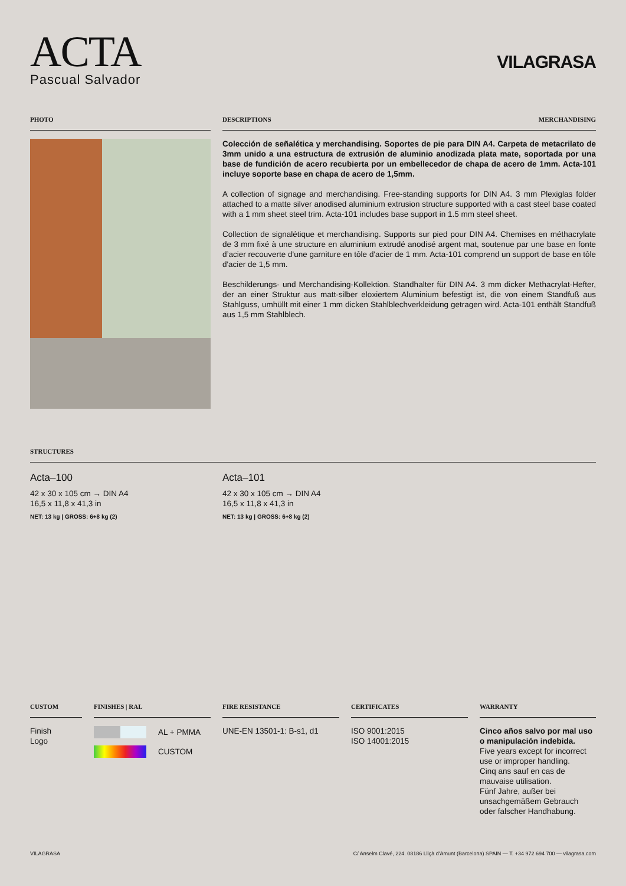ACTA
Pascual Salvador
VILAGRASA
PHOTO DESCRIPTIONS MERCHANDISING
Colección de señalética y merchandising. Soportes de pie para DIN A4. Carpeta de metacrilato de 3mm unido a una estructura de extrusión de aluminio anodizada plata mate, soportada por una base de fundición de acero recubierta por un embellecedor de chapa de acero de 1mm. Acta-101 incluye soporte base en chapa de acero de 1,5mm.
A collection of signage and merchandising. Free-standing supports for DIN A4. 3 mm Plexiglas folder attached to a matte silver anodised aluminium extrusion structure supported with a cast steel base coated with a 1 mm sheet steel trim. Acta-101 includes base support in 1.5 mm steel sheet.
Collection de signalétique et merchandising. Supports sur pied pour DIN A4. Chemises en méthacrylate de 3 mm fixé à une structure en aluminium extrudé anodisé argent mat, soutenue par une base en fonte d’acier recouverte d'une garniture en tôle d'acier de 1 mm. Acta-101 comprend un support de base en tôle d'acier de 1,5 mm.
Beschilderungs- und Merchandising-Kollektion. Standhalter für DIN A4. 3 mm dicker Methacrylat-Hefter, der an einer Struktur aus matt-silber eloxiertem Aluminium befestigt ist, die von einem Standfuß aus Stahlguss, umhüllt mit einer 1 mm dicken Stahlblechverkleidung getragen wird. Acta-101 enthält Standfuß aus 1,5 mm Stahlblech.
STRUCTURES
Acta–100
42 x 30 x 105 cm → DIN A4
16,5 x 11,8 x 41,3 in
NET: 13 kg | GROSS: 6+8 kg (2)
Acta–101
42 x 30 x 105 cm → DIN A4
16,5 x 11,8 x 41,3 in
NET: 13 kg | GROSS: 6+8 kg (2)
CUSTOM
Finish
Logo
FINISHES | RAL
AL + PMMA
CUSTOM
FIRE RESISTANCE
UNE-EN 13501-1: B-s1, d1
CERTIFICATES
ISO 9001:2015
ISO 14001:2015
WARRANTY
Cinco años salvo por mal uso o manipulación indebida.
Five years except for incorrect use or improper handling.
Cinq ans sauf en cas de mauvaise utilisation.
Fünf Jahre, außer bei unsachgemäßem Gebrauch oder falscher Handhabung.
VILAGRASA C/ Anselm Clavé, 224. 08186 Lliçà d'Amunt (Barcelona) SPAIN — T. +34 972 694 700 — vilagrasa.com